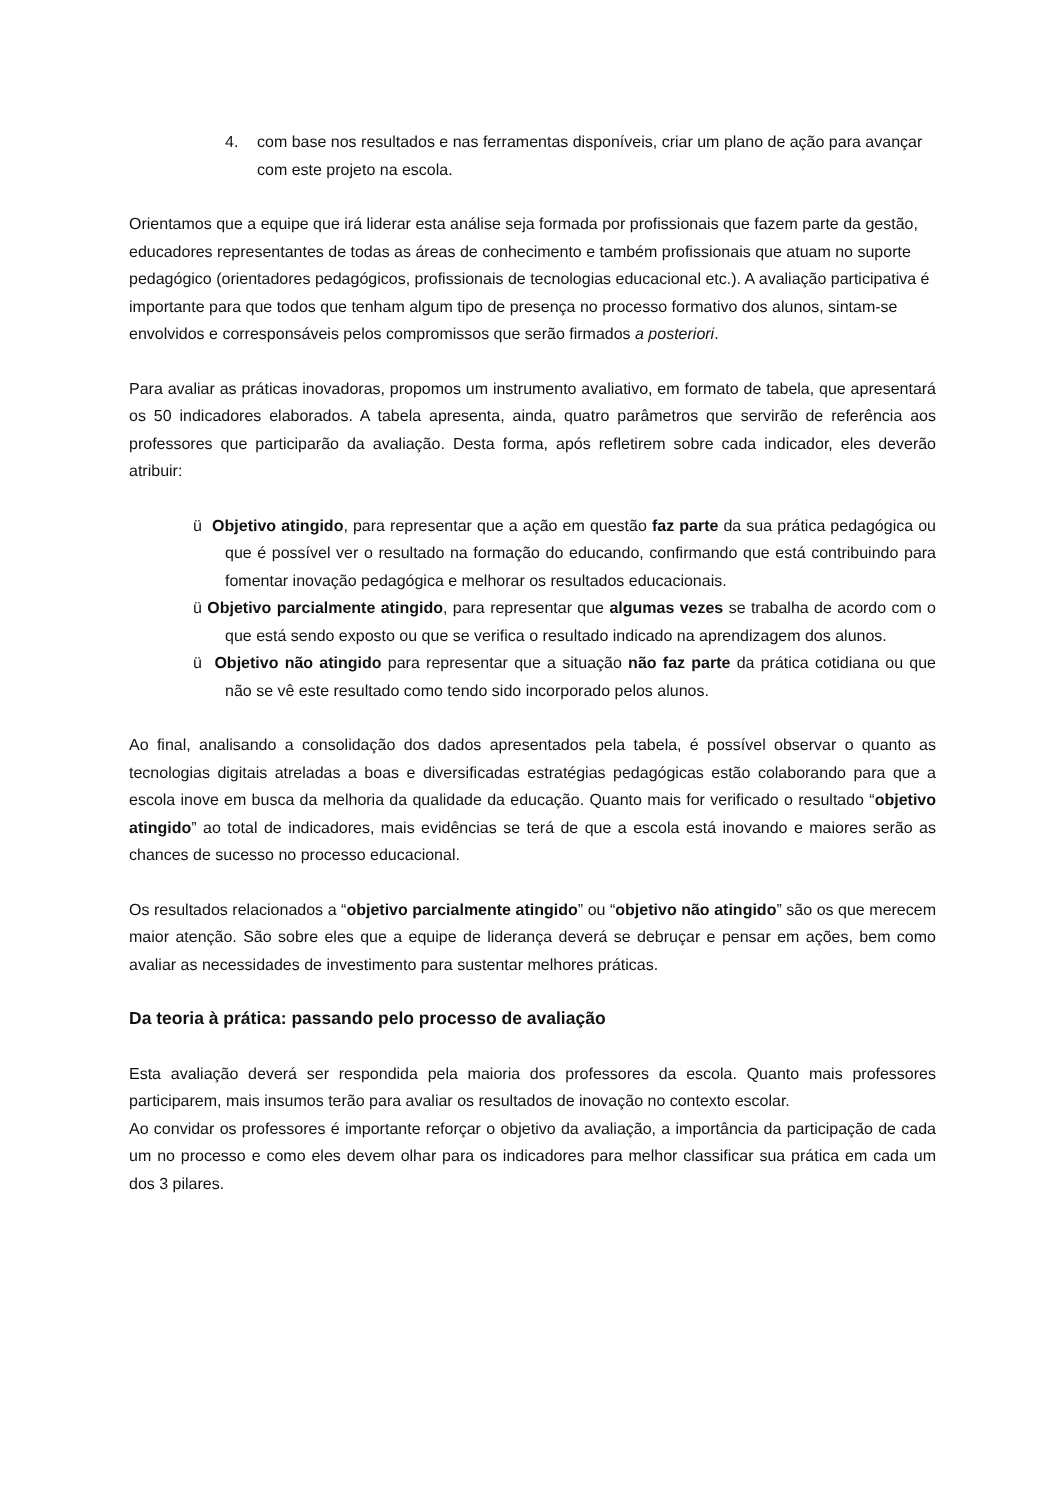4. com base nos resultados e nas ferramentas disponíveis, criar um plano de ação para avançar com este projeto na escola.
Orientamos que a equipe que irá liderar esta análise seja formada por profissionais que fazem parte da gestão, educadores representantes de todas as áreas de conhecimento e também profissionais que atuam no suporte pedagógico (orientadores pedagógicos, profissionais de tecnologias educacional etc.). A avaliação participativa é importante para que todos que tenham algum tipo de presença no processo formativo dos alunos, sintam-se envolvidos e corresponsáveis pelos compromissos que serão firmados a posteriori.
Para avaliar as práticas inovadoras, propomos um instrumento avaliativo, em formato de tabela, que apresentará os 50 indicadores elaborados. A tabela apresenta, ainda, quatro parâmetros que servirão de referência aos professores que participarão da avaliação. Desta forma, após refletirem sobre cada indicador, eles deverão atribuir:
ü Objetivo atingido, para representar que a ação em questão faz parte da sua prática pedagógica ou que é possível ver o resultado na formação do educando, confirmando que está contribuindo para fomentar inovação pedagógica e melhorar os resultados educacionais.
ü Objetivo parcialmente atingido, para representar que algumas vezes se trabalha de acordo com o que está sendo exposto ou que se verifica o resultado indicado na aprendizagem dos alunos.
ü Objetivo não atingido para representar que a situação não faz parte da prática cotidiana ou que não se vê este resultado como tendo sido incorporado pelos alunos.
Ao final, analisando a consolidação dos dados apresentados pela tabela, é possível observar o quanto as tecnologias digitais atreladas a boas e diversificadas estratégias pedagógicas estão colaborando para que a escola inove em busca da melhoria da qualidade da educação. Quanto mais for verificado o resultado “objetivo atingido” ao total de indicadores, mais evidências se terá de que a escola está inovando e maiores serão as chances de sucesso no processo educacional.
Os resultados relacionados a “objetivo parcialmente atingido” ou “objetivo não atingido” são os que merecem maior atenção. São sobre eles que a equipe de liderança deverá se debruçar e pensar em ações, bem como avaliar as necessidades de investimento para sustentar melhores práticas.
Da teoria à prática: passando pelo processo de avaliação
Esta avaliação deverá ser respondida pela maioria dos professores da escola. Quanto mais professores participarem, mais insumos terão para avaliar os resultados de inovação no contexto escolar.
Ao convidar os professores é importante reforçar o objetivo da avaliação, a importância da participação de cada um no processo e como eles devem olhar para os indicadores para melhor classificar sua prática em cada um dos 3 pilares.